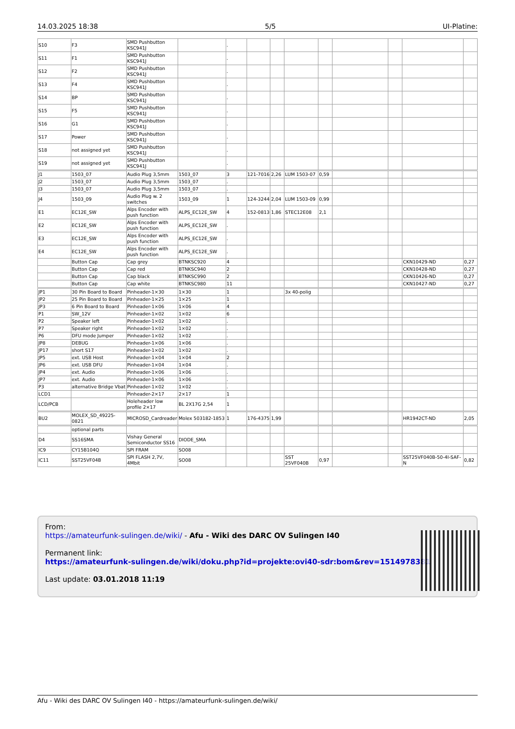14.03.2025 18:38 5/5 UI-Platine:
| S10 | F3 | SMD Pushbutton KSC941J | | . | | | | | | | | |
| S11 | F1 | SMD Pushbutton KSC941J | | . | | | | | | | | |
| S12 | F2 | SMD Pushbutton KSC941J | | . | | | | | | | | |
| S13 | F4 | SMD Pushbutton KSC941J | | . | | | | | | | | |
| S14 | BP | SMD Pushbutton KSC941J | | . | | | | | | | | |
| S15 | F5 | SMD Pushbutton KSC941J | | . | | | | | | | | |
| S16 | G1 | SMD Pushbutton KSC941J | | . | | | | | | | | |
| S17 | Power | SMD Pushbutton KSC941J | | . | | | | | | | | |
| S18 | not assigned yet | SMD Pushbutton KSC941J | | . | | | | | | | | |
| S19 | not assigned yet | SMD Pushbutton KSC941J | | . | | | | | | | | |
| J1 | 1503_07 | Audio Plug 3,5mm | 1503_07 | 3 | 121-7016 | 2,26 | LUM 1503-07 | 0,59 | | | | |
| J2 | 1503_07 | Audio Plug 3,5mm | 1503_07 | . | | | | | | | | |
| J3 | 1503_07 | Audio Plug 3,5mm | 1503_07 | . | | | | | | | | |
| J4 | 1503_09 | Audio Plug w. 2 switches | 1503_09 | 1 | 124-3244 | 2,04 | LUM 1503-09 | 0,99 | | | | |
| E1 | EC12E_SW | Alps Encoder with push function | ALPS_EC12E_SW | 4 | 152-0813 | 1,86 | STEC12E08 | 2,1 | | | | |
| E2 | EC12E_SW | Alps Encoder with push function | ALPS_EC12E_SW | . | | | | | | | | |
| E3 | EC12E_SW | Alps Encoder with push function | ALPS_EC12E_SW | . | | | | | | | | |
| E4 | EC12E_SW | Alps Encoder with push function | ALPS_EC12E_SW | . | | | | | | | | |
| | Button Cap | Cap grey | BTNKSC920 | 4 | | | | | | | CKN10429-ND | 0,27 |
| | Button Cap | Cap red | BTNKSC940 | 2 | | | | | | | CKN10428-ND | 0,27 |
| | Button Cap | Cap black | BTNKSC990 | 2 | | | | | | | CKN10426-ND | 0,27 |
| | Button Cap | Cap white | BTNKSC980 | 11 | | | | | | | CKN10427-ND | 0,27 |
| JP1 | 30 Pin Board to Board | Pinheader-1×30 | 1×30 | 1 | | | 3x 40-polig | | | | | |
| JP2 | 25 Pin Board to Board | Pinheader-1×25 | 1×25 | 1 | | | | | | | | |
| JP3 | 6 Pin Board to Board | Pinheader-1×06 | 1×06 | 4 | | | | | | | | |
| P1 | SW_12V | Pinheader-1×02 | 1×02 | 6 | | | | | | | | |
| P2 | Speaker left | Pinheader-1×02 | 1×02 | . | | | | | | | | |
| P7 | Speaker right | Pinheader-1×02 | 1×02 | . | | | | | | | | |
| P6 | DFU mode Jumper | Pinheader-1×02 | 1×02 | . | | | | | | | | |
| JP8 | DEBUG | Pinheader-1×06 | 1×06 | . | | | | | | | | |
| JP17 | short S17 | Pinheader-1×02 | 1×02 | . | | | | | | | | |
| JP5 | ext. USB Host | Pinheader-1×04 | 1×04 | 2 | | | | | | | | |
| JP6 | ext. USB DFU | Pinheader-1×04 | 1×04 | . | | | | | | | | |
| JP4 | ext. Audio | Pinheader-1×06 | 1×06 | . | | | | | | | | |
| JP7 | ext. Audio | Pinheader-1×06 | 1×06 | . | | | | | | | | |
| P3 | alternative Bridge Vbat | Pinheader-1×02 | 1×02 | . | | | | | | | | |
| LCD1 | | Pinheader-2×17 | 2×17 | 1 | | | | | | | | |
| LCD/PCB | | Holeheader low profile 2×17 | BL 2X17G 2,54 | 1 | | | | | | | | |
| BU2 | MOLEX_SD_49225-0821 | MICROSD_Cardreader | Molex 503182-1853 | 1 | 176-4375 | 1,99 | | | | | HR1942CT-ND | 2,05 |
| | optional parts | | | | | | | | | | | |
| D4 | SS16SMA | Vishay General Semiconductor SS16 | DIODE_SMA | | | | | | | | | |
| IC9 | CY15B104Q | SPI FRAM | SO08 | | | | | | | | | |
| IC11 | SST25VF04B | SPI FLASH 2,7V, 4Mbit | SO08 | | | | SST 25VF040B | 0,97 | | | SST25VF040B-50-4I-SAF-N | 0,82 |
From:
https://amateurfunk-sulingen.de/wiki/ - Afu - Wiki des DARC OV Sulingen I40
Permanent link:
https://amateurfunk-sulingen.de/wiki/doku.php?id=projekte:ovi40-sdr:bom&rev=1514978381
Last update: 03.01.2018 11:19
Afu - Wiki des DARC OV Sulingen I40 - https://amateurfunk-sulingen.de/wiki/